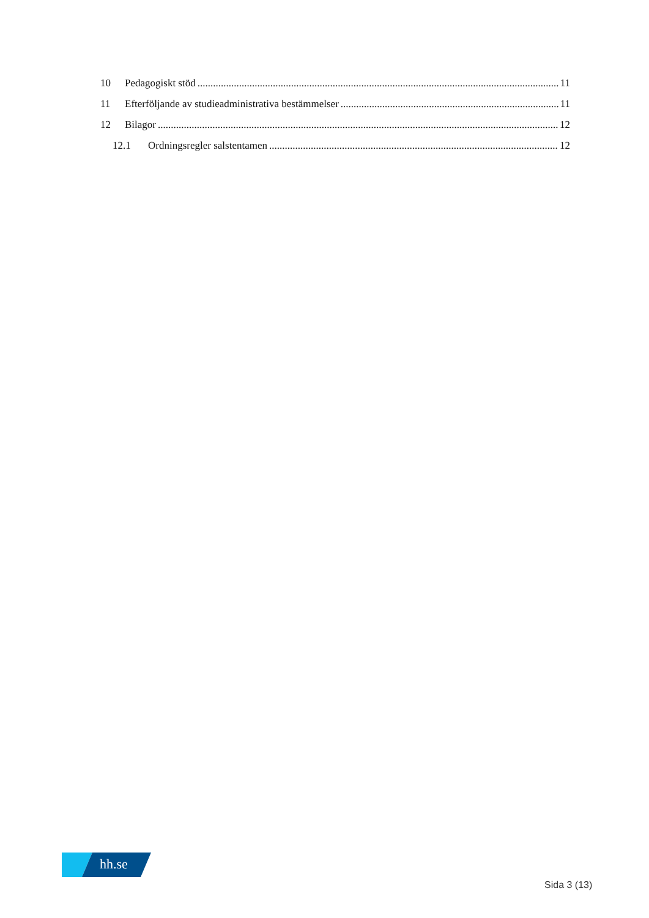10 Pedagogiskt stöd 11
11 Efterföljande av studieadministrativa bestämmelser 11
12 Bilagor 12
12.1 Ordningsregler salstentamen 12
hh.se
Sida 3 (13)